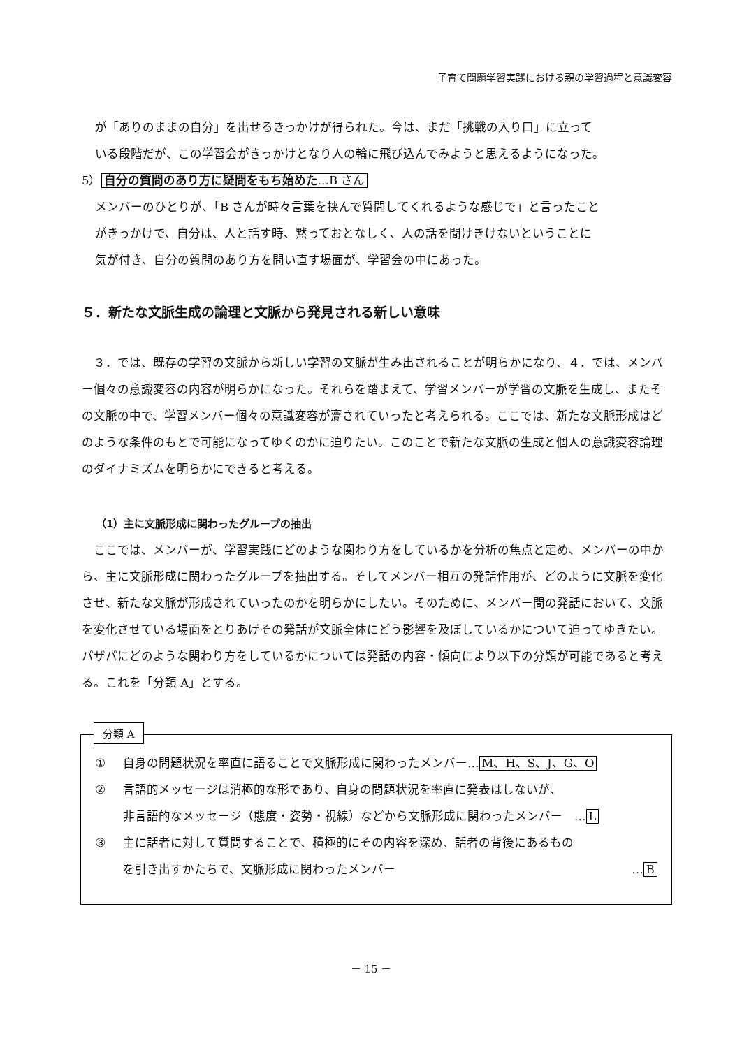子育て問題学習実践における親の学習過程と意識変容
が「ありのままの自分」を出せるきっかけが得られた。今は、まだ「挑戦の入り口」に立って
いる段階だが、この学習会がきっかけとなり人の輪に飛び込んでみようと思えるようになった。
5） 自分の質問のあり方に疑問をもち始めた…B さん
メンバーのひとりが、「B さんが時々言葉を挟んで質問してくれるような感じで」と言ったこと
がきっかけで、自分は、人と話す時、黙っておとなしく、人の話を聞けきけないということに
気が付き、自分の質問のあり方を問い直す場面が、学習会の中にあった。
５．新たな文脈生成の論理と文脈から発見される新しい意味
　３．では、既存の学習の文脈から新しい学習の文脈が生み出されることが明らかになり、４．では、メンバー個々の意識変容の内容が明らかになった。それらを踏まえて、学習メンバーが学習の文脈を生成し、またその文脈の中で、学習メンバー個々の意識変容が齎されていったと考えられる。ここでは、新たな文脈形成はどのような条件のもとで可能になってゆくのかに迫りたい。このことで新たな文脈の生成と個人の意識変容論理のダイナミズムを明らかにできると考える。
（1）主に文脈形成に関わったグループの抽出
　ここでは、メンバーが、学習実践にどのような関わり方をしているかを分析の焦点と定め、メンバーの中から、主に文脈形成に関わったグループを抽出する。そしてメンバー相互の発話作用が、どのように文脈を変化させ、新たな文脈が形成されていったのかを明らかにしたい。そのために、メンバー間の発話において、文脈を変化させている場面をとりあげその発話が文脈全体にどう影響を及ぼしているかについて迫ってゆきたい。パザパにどのような関わり方をしているかについては発話の内容・傾向により以下の分類が可能であると考える。これを「分類 A」とする。
分類 A
① 自身の問題状況を率直に語ることで文脈形成に関わったメンバー… M、H、S、J、G、O
② 言語的メッセージは消極的な形であり、自身の問題状況を率直に発表はしないが、
非言語的なメッセージ（態度・姿勢・視線）などから文脈形成に関わったメンバー　… L
③ 主に話者に対して質問することで、積極的にその内容を深め、話者の背後にあるもの
を引き出すかたちで、文脈形成に関わったメンバー … B
－ 15 －